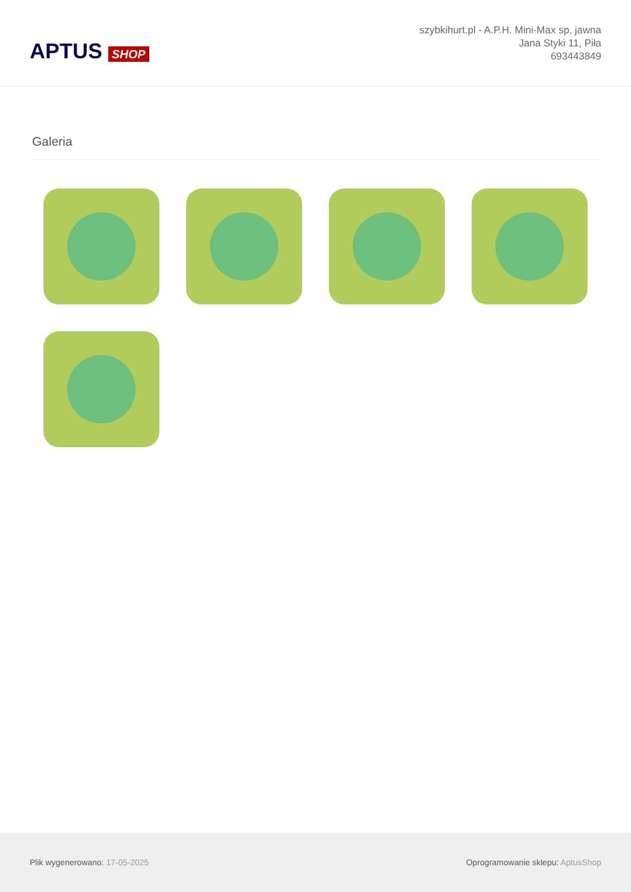APTUS SHOP
szybkihurt.pl - A.P.H. Mini-Max sp, jawna
Jana Styki 11, Piła
693443849
Galeria
Plik wygenerowano: 17-05-2025
Oprogramowanie sklepu: AptusShop